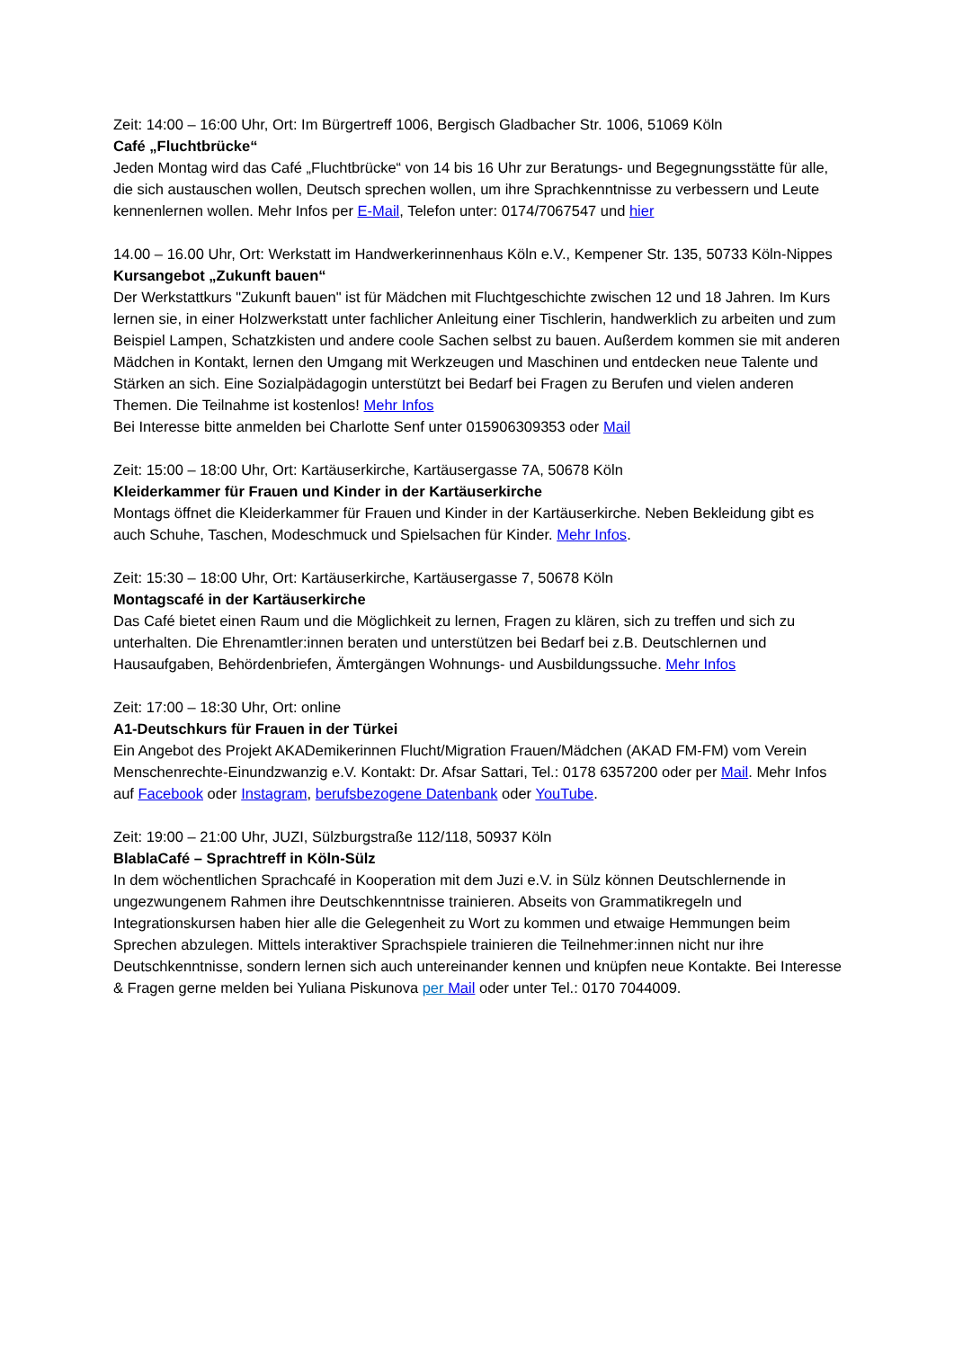Zeit: 14:00 – 16:00 Uhr, Ort: Im Bürgertreff 1006, Bergisch Gladbacher Str. 1006, 51069 Köln
Café „Fluchtbrücke“
Jeden Montag wird das Café „Fluchtbrücke“ von 14 bis 16 Uhr zur Beratungs- und Begegnungsstätte für alle, die sich austauschen wollen, Deutsch sprechen wollen, um ihre Sprachkenntnisse zu verbessern und Leute kennenlernen wollen. Mehr Infos per E-Mail, Telefon unter: 0174/7067547 und hier
14.00 – 16.00 Uhr, Ort: Werkstatt im Handwerkerinnenhaus Köln e.V., Kempener Str. 135, 50733 Köln-Nippes
Kursangebot „Zukunft bauen“
Der Werkstattkurs "Zukunft bauen" ist für Mädchen mit Fluchtgeschichte zwischen 12 und 18 Jahren. Im Kurs lernen sie, in einer Holzwerkstatt unter fachlicher Anleitung einer Tischlerin, handwerklich zu arbeiten und zum Beispiel Lampen, Schatzkisten und andere coole Sachen selbst zu bauen. Außerdem kommen sie mit anderen Mädchen in Kontakt, lernen den Umgang mit Werkzeugen und Maschinen und entdecken neue Talente und Stärken an sich. Eine Sozialpädagogin unterstützt bei Bedarf bei Fragen zu Berufen und vielen anderen Themen. Die Teilnahme ist kostenlos! Mehr Infos
Bei Interesse bitte anmelden bei Charlotte Senf unter 015906309353 oder Mail
Zeit: 15:00 – 18:00 Uhr, Ort: Kartäuserkirche, Kartäusergasse 7A, 50678 Köln
Kleiderkammer für Frauen und Kinder in der Kartäuserkirche
Montags öffnet die Kleiderkammer für Frauen und Kinder in der Kartäuserkirche. Neben Bekleidung gibt es auch Schuhe, Taschen, Modeschmuck und Spielsachen für Kinder. Mehr Infos.
Zeit: 15:30 – 18:00 Uhr, Ort: Kartäuserkirche, Kartäusergasse 7, 50678 Köln
Montagscafé in der Kartäuserkirche
Das Café bietet einen Raum und die Möglichkeit zu lernen, Fragen zu klären, sich zu treffen und sich zu unterhalten. Die Ehrenamtler:innen beraten und unterstützen bei Bedarf bei z.B. Deutschlernen und Hausaufgaben, Behördenbriefen, Ämtergängen Wohnungs- und Ausbildungssuche. Mehr Infos
Zeit: 17:00 – 18:30 Uhr, Ort: online
A1-Deutschkurs für Frauen in der Türkei
Ein Angebot des Projekt AKADemikerinnen Flucht/Migration Frauen/Mädchen (AKAD FM-FM) vom Verein Menschenrechte-Einundzwanzig e.V. Kontakt: Dr. Afsar Sattari, Tel.: 0178 6357200 oder per Mail. Mehr Infos auf Facebook oder Instagram, berufsbezogene Datenbank oder YouTube.
Zeit: 19:00 – 21:00 Uhr, JUZI, Sülzburgstraße 112/118, 50937 Köln
BlablaCafé – Sprachtreff in Köln-Sülz
In dem wöchentlichen Sprachcafé in Kooperation mit dem Juzi e.V. in Sülz können Deutschlernende in ungezwungenem Rahmen ihre Deutschkenntnisse trainieren. Abseits von Grammatikregeln und Integrationskursen haben hier alle die Gelegenheit zu Wort zu kommen und etwaige Hemmungen beim Sprechen abzulegen. Mittels interaktiver Sprachspiele trainieren die Teilnehmer:innen nicht nur ihre Deutschkenntnisse, sondern lernen sich auch untereinander kennen und knüpfen neue Kontakte. Bei Interesse & Fragen gerne melden bei Yuliana Piskunova per Mail oder unter Tel.: 0170 7044009.